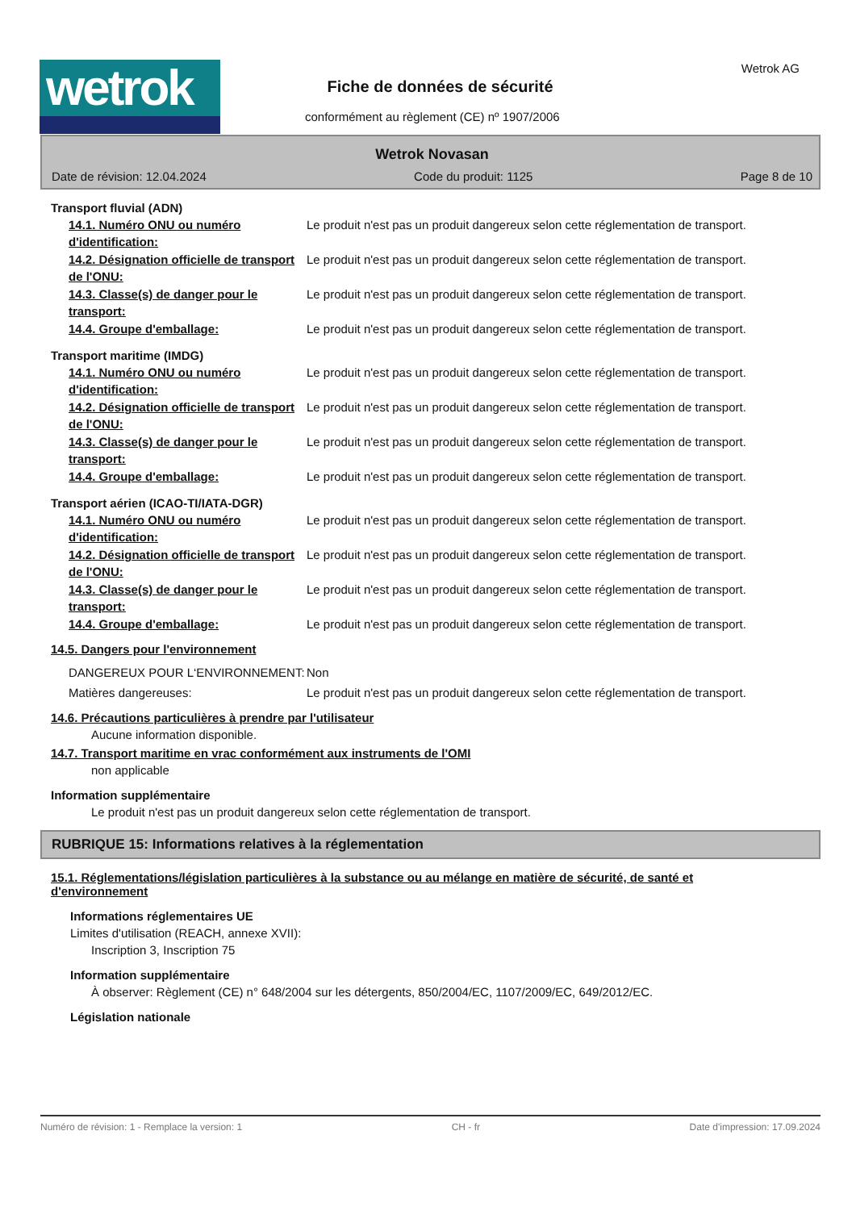wetrok Wetrok AG
Fiche de données de sécurité
conformément au règlement (CE) nº 1907/2006
Wetrok Novasan
Date de révision: 12.04.2024 Code du produit: 1125 Page 8 de 10
Transport fluvial (ADN)
14.1. Numéro ONU ou numéro d'identification:
Le produit n'est pas un produit dangereux selon cette réglementation de transport.
14.2. Désignation officielle de transport de l'ONU:
Le produit n'est pas un produit dangereux selon cette réglementation de transport.
14.3. Classe(s) de danger pour le transport:
Le produit n'est pas un produit dangereux selon cette réglementation de transport.
14.4. Groupe d'emballage: Le produit n'est pas un produit dangereux selon cette réglementation de transport.
Transport maritime (IMDG)
14.1. Numéro ONU ou numéro d'identification:
Le produit n'est pas un produit dangereux selon cette réglementation de transport.
14.2. Désignation officielle de transport de l'ONU:
Le produit n'est pas un produit dangereux selon cette réglementation de transport.
14.3. Classe(s) de danger pour le transport:
Le produit n'est pas un produit dangereux selon cette réglementation de transport.
14.4. Groupe d'emballage: Le produit n'est pas un produit dangereux selon cette réglementation de transport.
Transport aérien (ICAO-TI/IATA-DGR)
14.1. Numéro ONU ou numéro d'identification:
Le produit n'est pas un produit dangereux selon cette réglementation de transport.
14.2. Désignation officielle de transport de l'ONU:
Le produit n'est pas un produit dangereux selon cette réglementation de transport.
14.3. Classe(s) de danger pour le transport:
Le produit n'est pas un produit dangereux selon cette réglementation de transport.
14.4. Groupe d'emballage: Le produit n'est pas un produit dangereux selon cette réglementation de transport.
14.5. Dangers pour l'environnement
DANGEREUX POUR L‘ENVIRONNEMENT: Non
Matières dangereuses: Le produit n'est pas un produit dangereux selon cette réglementation de transport.
14.6. Précautions particulières à prendre par l'utilisateur
Aucune information disponible.
14.7. Transport maritime en vrac conformément aux instruments de l'OMI
non applicable
Information supplémentaire
Le produit n'est pas un produit dangereux selon cette réglementation de transport.
RUBRIQUE 15: Informations relatives à la réglementation
15.1. Réglementations/législation particulières à la substance ou au mélange en matière de sécurité, de santé et d'environnement
Informations réglementaires UE
Limites d'utilisation (REACH, annexe XVII):
Inscription 3, Inscription 75
Information supplémentaire
À observer: Règlement (CE) n° 648/2004 sur les détergents, 850/2004/EC, 1107/2009/EC, 649/2012/EC.
Législation nationale
Numéro de révision: 1 - Remplace la version: 1 CH - fr Date d'impression: 17.09.2024